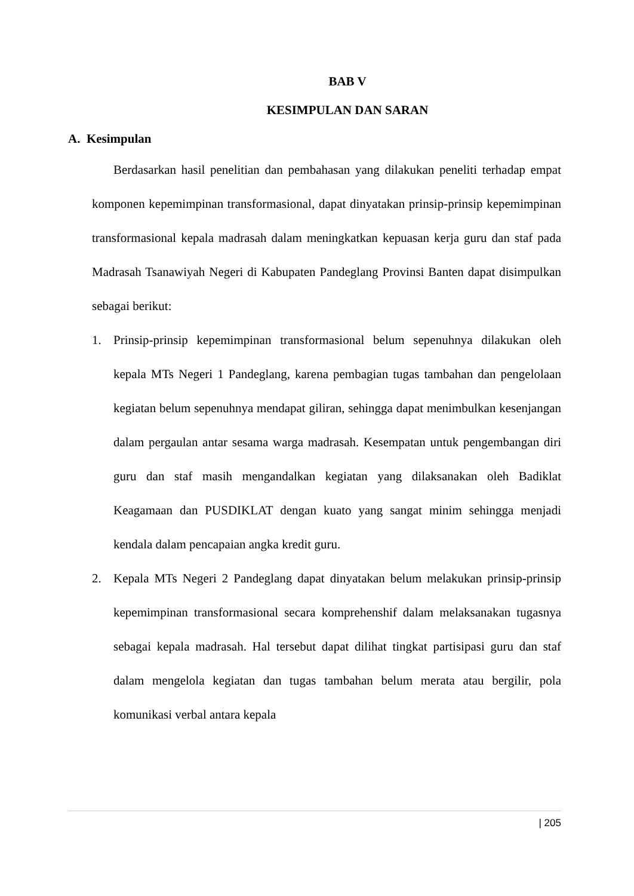BAB V
KESIMPULAN DAN SARAN
A. Kesimpulan
Berdasarkan hasil penelitian dan pembahasan yang dilakukan peneliti terhadap empat komponen kepemimpinan transformasional, dapat dinyatakan prinsip-prinsip kepemimpinan transformasional kepala madrasah dalam meningkatkan kepuasan kerja guru dan staf pada Madrasah Tsanawiyah Negeri di Kabupaten Pandeglang Provinsi Banten dapat disimpulkan sebagai berikut:
1. Prinsip-prinsip kepemimpinan transformasional belum sepenuhnya dilakukan oleh kepala MTs Negeri 1 Pandeglang, karena pembagian tugas tambahan dan pengelolaan kegiatan belum sepenuhnya mendapat giliran, sehingga dapat menimbulkan kesenjangan dalam pergaulan antar sesama warga madrasah. Kesempatan untuk pengembangan diri guru dan staf masih mengandalkan kegiatan yang dilaksanakan oleh Badiklat Keagamaan dan PUSDIKLAT dengan kuato yang sangat minim sehingga menjadi kendala dalam pencapaian angka kredit guru.
2. Kepala MTs Negeri 2 Pandeglang dapat dinyatakan belum melakukan prinsip-prinsip kepemimpinan transformasional secara komprehenshif dalam melaksanakan tugasnya sebagai kepala madrasah. Hal tersebut dapat dilihat tingkat partisipasi guru dan staf dalam mengelola kegiatan dan tugas tambahan belum merata atau bergilir, pola komunikasi verbal antara kepala
| 205